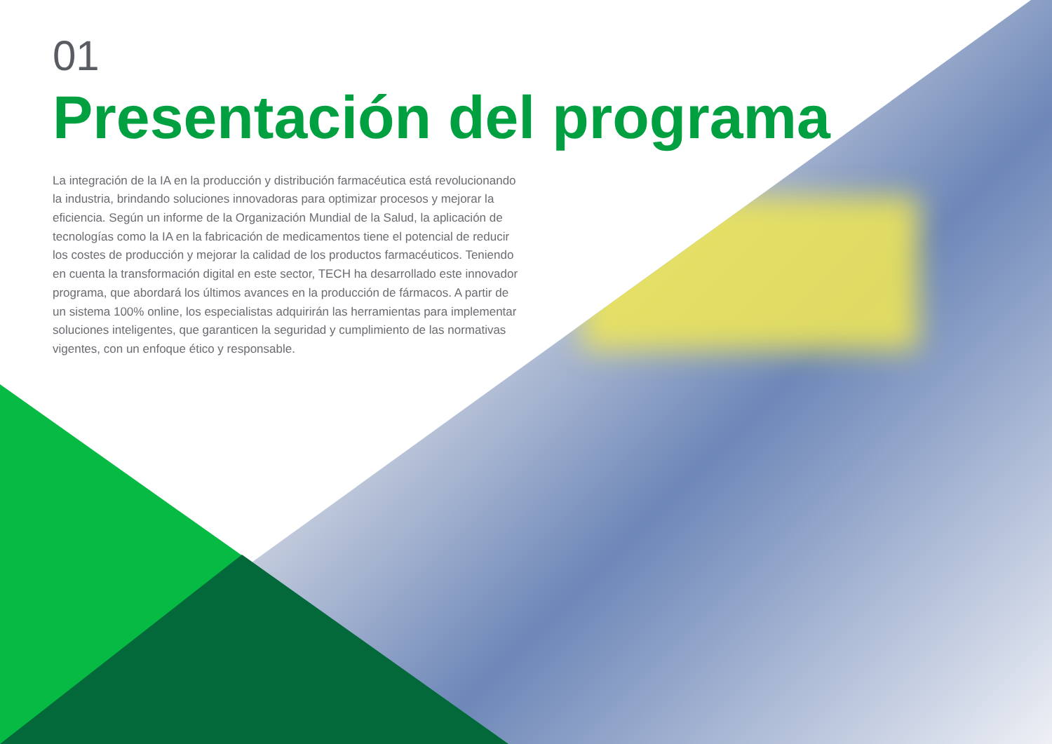01
Presentación del programa
La integración de la IA en la producción y distribución farmacéutica está revolucionando la industria, brindando soluciones innovadoras para optimizar procesos y mejorar la eficiencia. Según un informe de la Organización Mundial de la Salud, la aplicación de tecnologías como la IA en la fabricación de medicamentos tiene el potencial de reducir los costes de producción y mejorar la calidad de los productos farmacéuticos. Teniendo en cuenta la transformación digital en este sector, TECH ha desarrollado este innovador programa, que abordará los últimos avances en la producción de fármacos. A partir de un sistema 100% online, los especialistas adquirirán las herramientas para implementar soluciones inteligentes, que garanticen la seguridad y cumplimiento de las normativas vigentes, con un enfoque ético y responsable.